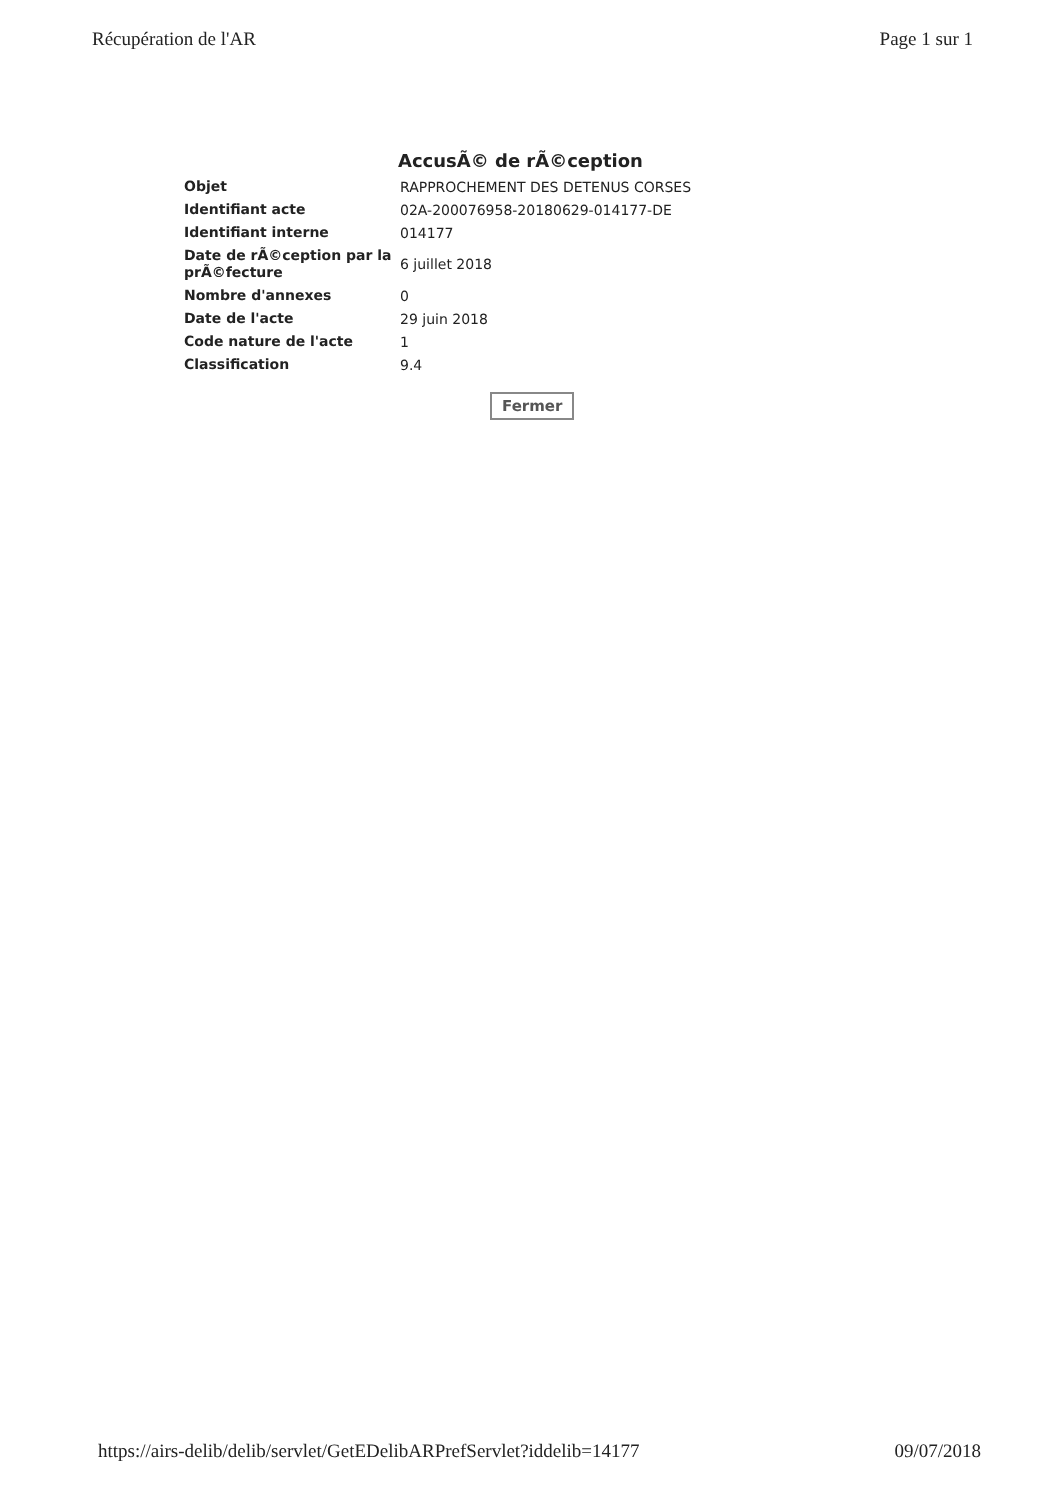Récupération de l'AR Page 1 sur 1
AccusÃ© de rÃ©ception
| Objet | RAPPROCHEMENT DES DETENUS CORSES |
| Identifiant acte | 02A-200076958-20180629-014177-DE |
| Identifiant interne | 014177 |
| Date de rÃ©ception par la prÃ©fecture | 6 juillet 2018 |
| Nombre d'annexes | 0 |
| Date de l'acte | 29 juin 2018 |
| Code nature de l'acte | 1 |
| Classification | 9.4 |
Fermer
https://airs-delib/delib/servlet/GetEDelibARPrefServlet?iddelib=14177 09/07/2018